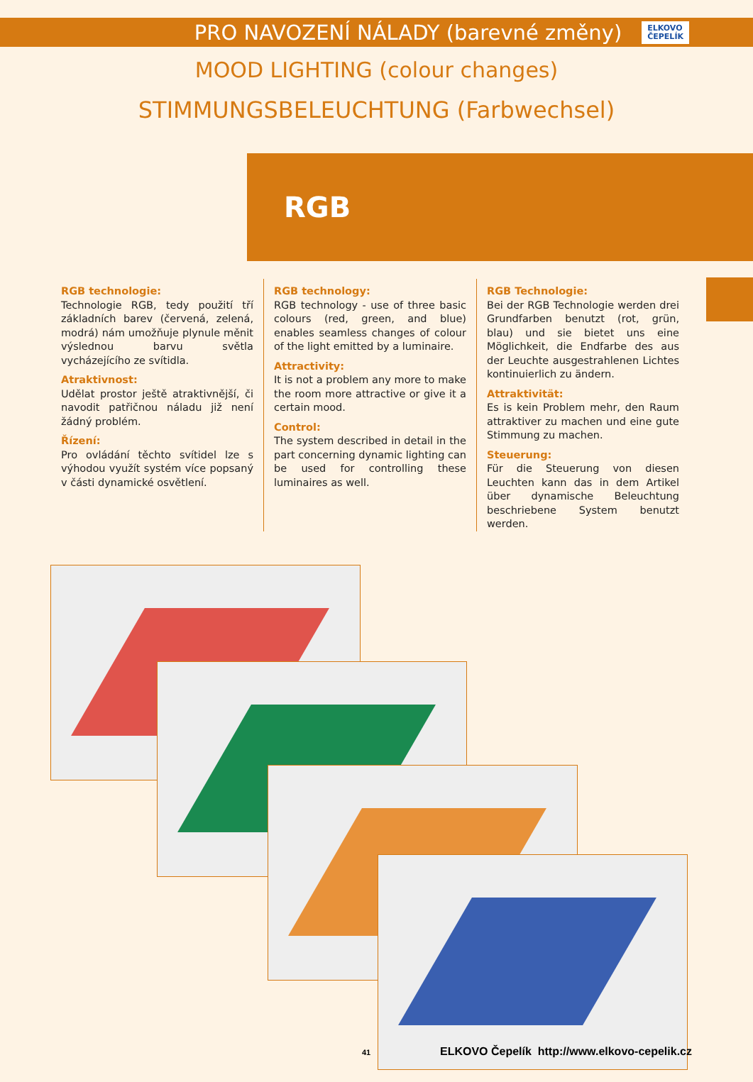PRO NAVOZENÍ NÁLADY (barevné změny)
ELKOVO
ČEPELÍK
MOOD LIGHTING (colour changes)
STIMMUNGSBELEUCHTUNG (Farbwechsel)
RGB
RGB technologie:
Technologie RGB, tedy použití tří základních barev (červená, zelená, modrá) nám umožňuje plynule měnit výslednou barvu světla vycházejícího ze svítidla.
Atraktivnost:
Udělat prostor ještě atraktivnější, či navodit patřičnou náladu již není žádný problém.
Řízení:
Pro ovládání těchto svítidel lze s výhodou využít systém více popsaný v části dynamické osvětlení.
RGB technology:
RGB technology - use of three basic colours (red, green, and blue) enables seamless changes of colour of the light emitted by a luminaire.
Attractivity:
It is not a problem any more to make the room more attractive or give it a certain mood.
Control:
The system described in detail in the part concerning dynamic lighting can be used for controlling these luminaires as well.
RGB Technologie:
Bei der RGB Technologie werden drei Grundfarben benutzt (rot, grün, blau) und sie bietet uns eine Möglichkeit, die Endfarbe des aus der Leuchte ausgestrahlenen Lichtes kontinuierlich zu ändern.
Attraktivität:
Es is kein Problem mehr, den Raum attraktiver zu machen und eine gute Stimmung zu machen.
Steuerung:
Für die Steuerung von diesen Leuchten kann das in dem Artikel über dynamische Beleuchtung beschriebene System benutzt werden.
41 ELKOVO Čepelík http://www.elkovo-cepelik.cz